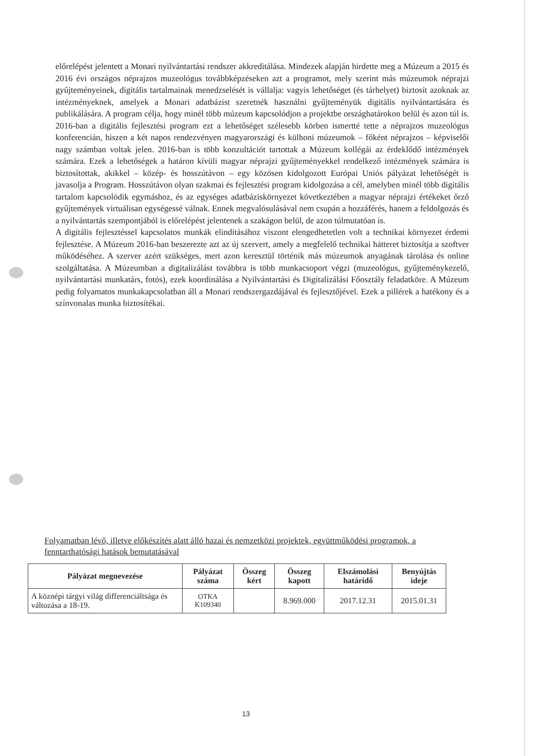előrelépést jelentett a Monari nyilvántartási rendszer akkreditálása. Mindezek alapján hirdette meg a Múzeum a 2015 és 2016 évi országos néprajzos muzeológus továbbképzéseken azt a programot, mely szerint más múzeumok néprajzi gyűjteményeinek, digitális tartalmainak menedzselését is vállalja: vagyis lehetőséget (és tárhelyet) biztosít azoknak az intézményeknek, amelyek a Monari adatbázist szeretnék használni gyűjteményük digitális nyilvántartására és publikálására. A program célja, hogy minél több múzeum kapcsolódjon a projektbe országhatárokon belül és azon túl is. 2016-ban a digitális fejlesztési program ezt a lehetőséget szélesebb körben ismertté tette a néprajzos muzeológus konferencián, hiszen a két napos rendezvényen magyarországi és külhoni múzeumok – főként néprajzos – képviselői nagy számban voltak jelen. 2016-ban is több konzultációt tartottak a Múzeum kollégái az érdeklődő intézmények számára. Ezek a lehetőségek a határon kívüli magyar néprajzi gyűjteményekkel rendelkező intézmények számára is biztosítottak, akikkel – közép- és hosszútávon – egy közösen kidolgozott Európai Uniós pályázat lehetőségét is javasolja a Program. Hosszútávon olyan szakmai és fejlesztési program kidolgozása a cél, amelyben minél több digitális tartalom kapcsolódik egymáshoz, és az egységes adatbáziskörnyezet következtében a magyar néprajzi értékeket őrző gyűjtemények virtuálisan egységessé válnak. Ennek megvalósulásával nem csupán a hozzáférés, hanem a feldolgozás és a nyilvántartás szempontjából is előrelépést jelentenek a szakágon belül, de azon túlmutatóan is.
A digitális fejlesztéssel kapcsolatos munkák elindításához viszont elengedhetetlen volt a technikai környezet érdemi fejlesztése. A Múzeum 2016-ban beszerezte azt az új szervert, amely a megfelelő technikai hátteret biztosítja a szoftver működéséhez. A szerver azért szükséges, mert azon keresztül történik más múzeumok anyagának tárolása és online szolgáltatása. A Múzeumban a digitalizálást továbbra is több munkacsoport végzi (muzeológus, gyűjteménykezelő, nyilvántartási munkatárs, fotós), ezek koordinálása a Nyilvántartási és Digitalizálási Főosztály feladatköre. A Múzeum pedig folyamatos munkakapcsolatban áll a Monari rendszergazdájával és fejlesztőjével. Ezek a pillérek a hatékony és a színvonalas munka biztosítékai.
Folyamatban lévő, illetve előkészítés alatt álló hazai és nemzetközi projektek, együttműködési programok, a fenntarthatósági hatások bemutatásával
| Pályázat megnevezése | Pályázat száma | Összeg kért | Összeg kapott | Elszámolási határidő | Benyújtás ideje |
| --- | --- | --- | --- | --- | --- |
| A köznépi tárgyi világ differenciáltsága és változása a 18-19. | OTKA K109340 | | 8.969.000 | 2017.12.31 | 2015.01.31 |
13